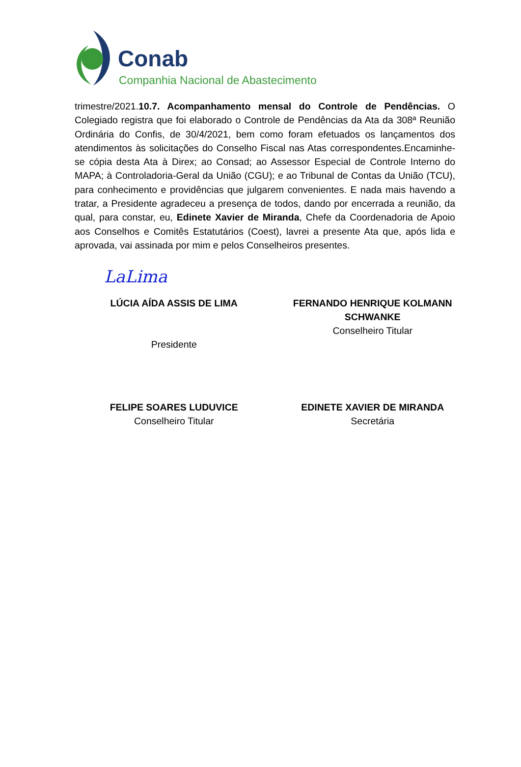Conab
Companhia Nacional de Abastecimento
trimestre/2021.10.7. Acompanhamento mensal do Controle de Pendências. O Colegiado registra que foi elaborado o Controle de Pendências da Ata da 308ª Reunião Ordinária do Confis, de 30/4/2021, bem como foram efetuados os lançamentos dos atendimentos às solicitações do Conselho Fiscal nas Atas correspondentes.Encaminhe-se cópia desta Ata à Direx; ao Consad; ao Assessor Especial de Controle Interno do MAPA; à Controladoria-Geral da União (CGU); e ao Tribunal de Contas da União (TCU), para conhecimento e providências que julgarem convenientes. E nada mais havendo a tratar, a Presidente agradeceu a presença de todos, dando por encerrada a reunião, da qual, para constar, eu, Edinete Xavier de Miranda, Chefe da Coordenadoria de Apoio aos Conselhos e Comitês Estatutários (Coest), lavrei a presente Ata que, após lida e aprovada, vai assinada por mim e pelos Conselheiros presentes.
LaLima
LÚCIA AÍDA ASSIS DE LIMA
Presidente
FERNANDO HENRIQUE KOLMANN SCHWANKE
Conselheiro Titular
FELIPE SOARES LUDUVICE
Conselheiro Titular
EDINETE XAVIER DE MIRANDA
Secretária